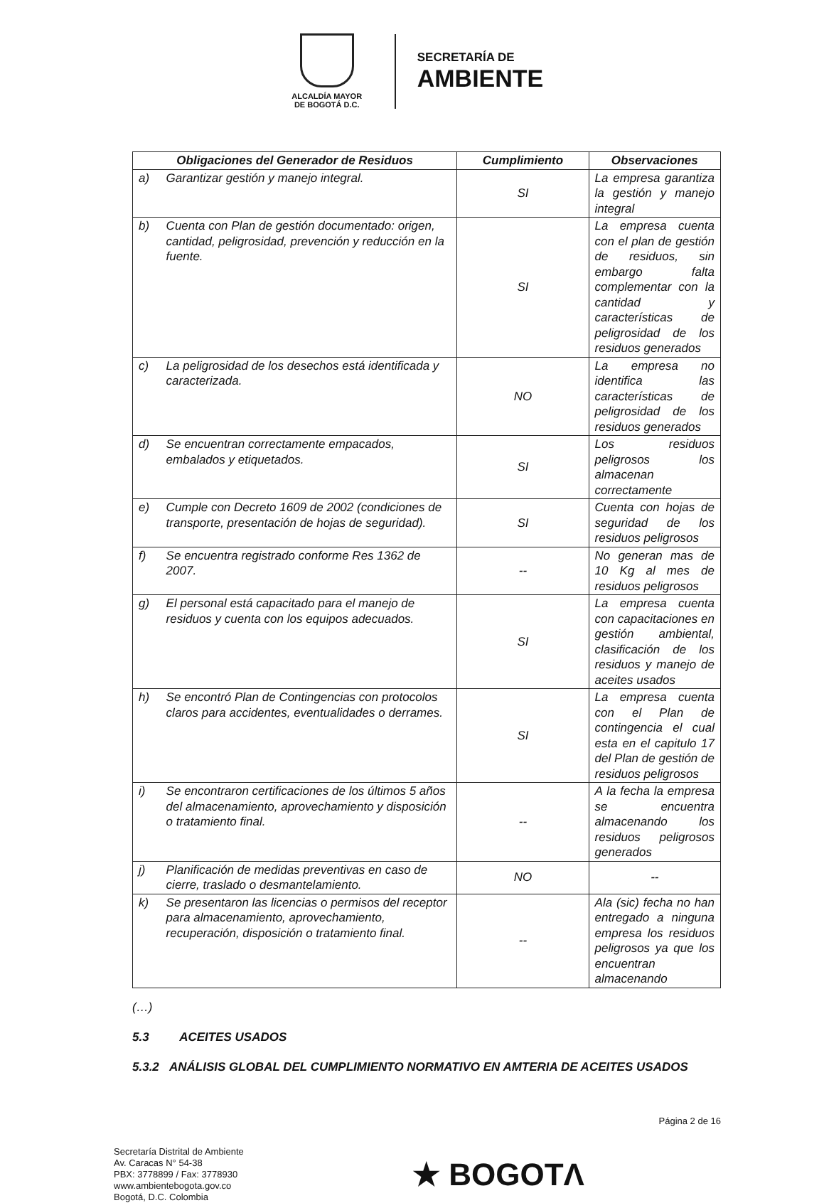ALCALDÍA MAYOR
DE BOGOTÁ D.C.
SECRETARÍA DE
AMBIENTE
| Obligaciones del Generador de Residuos | | Cumplimiento | Observaciones |
| --- | --- | --- | --- |
| a) | Garantizar gestión y manejo integral. | SI | La empresa garantiza la gestión y manejo integral |
| b) | Cuenta con Plan de gestión documentado: origen, cantidad, peligrosidad, prevención y reducción en la fuente. | SI | La empresa cuenta con el plan de gestión de residuos, sin embargo falta complementar con la cantidad y características de peligrosidad de los residuos generados |
| c) | La peligrosidad de los desechos está identificada y caracterizada. | NO | La empresa no identifica las características de peligrosidad de los residuos generados |
| d) | Se encuentran correctamente empacados, embalados y etiquetados. | SI | Los residuos peligrosos los almacenan correctamente |
| e) | Cumple con Decreto 1609 de 2002 (condiciones de transporte, presentación de hojas de seguridad). | SI | Cuenta con hojas de seguridad de los residuos peligrosos |
| f) | Se encuentra registrado conforme Res 1362 de 2007. | -- | No generan mas de 10 Kg al mes de residuos peligrosos |
| g) | El personal está capacitado para el manejo de residuos y cuenta con los equipos adecuados. | SI | La empresa cuenta con capacitaciones en gestión ambiental, clasificación de los residuos y manejo de aceites usados |
| h) | Se encontró Plan de Contingencias con protocolos claros para accidentes, eventualidades o derrames. | SI | La empresa cuenta con el Plan de contingencia el cual esta en el capitulo 17 del Plan de gestión de residuos peligrosos |
| i) | Se encontraron certificaciones de los últimos 5 años del almacenamiento, aprovechamiento y disposición o tratamiento final. | -- | A la fecha la empresa se encuentra almacenando los residuos peligrosos generados |
| j) | Planificación de medidas preventivas en caso de cierre, traslado o desmantelamiento. | NO | -- |
| k) | Se presentaron las licencias o permisos del receptor para almacenamiento, aprovechamiento, recuperación, disposición o tratamiento final. | -- | Ala (sic) fecha no han entregado a ninguna empresa los residuos peligrosos ya que los encuentran almacenando |
(…)
5.3 ACEITES USADOS
5.3.2 ANÁLISIS GLOBAL DEL CUMPLIMIENTO NORMATIVO EN AMTERIA DE ACEITES USADOS
Página 2 de 16
Secretaría Distrital de Ambiente
Av. Caracas N° 54-38
PBX: 3778899 / Fax: 3778930
www.ambientebogota.gov.co
Bogotá, D.C. Colombia
★ BOGOTΛ